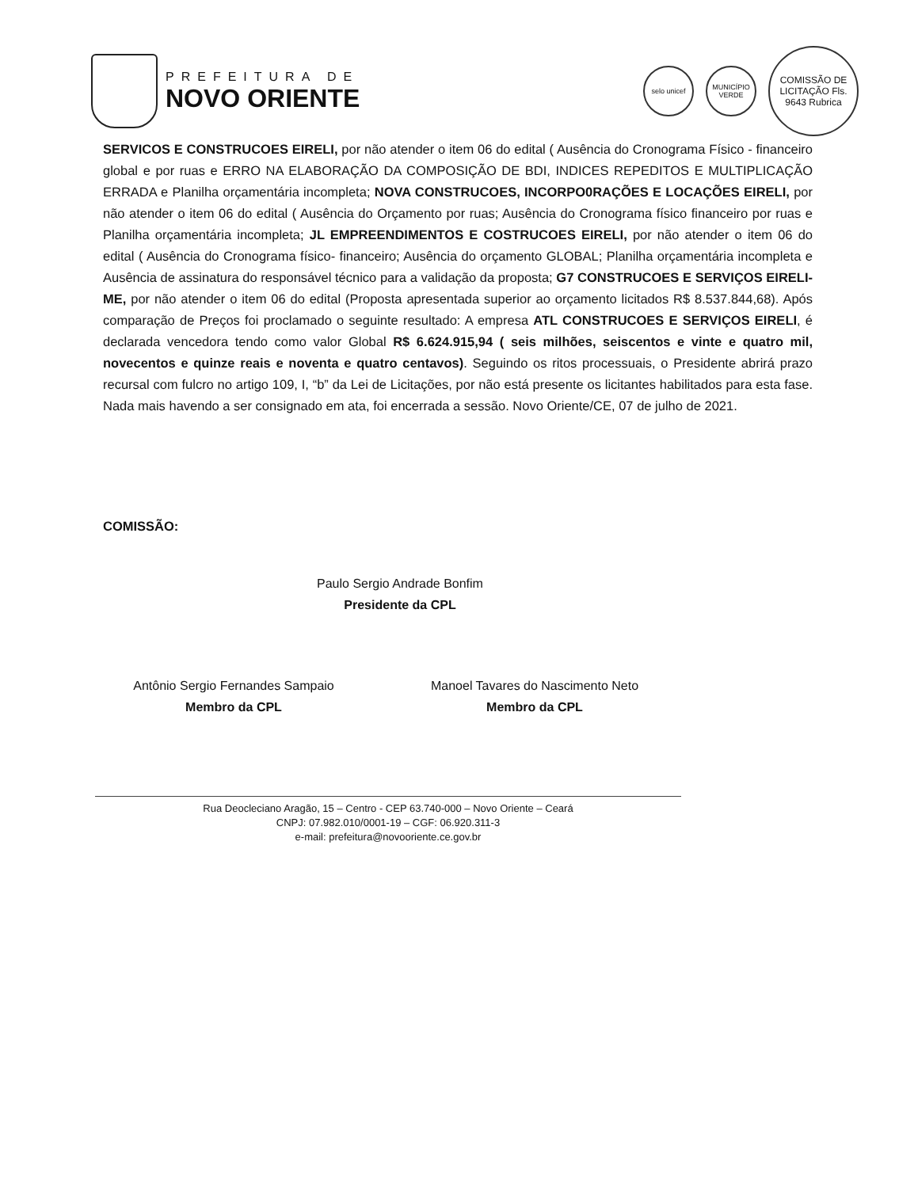PREFEITURA DE
NOVO ORIENTE
selo unicef
MUNICÍPIO VERDE
COMISSÃO DE LICITAÇÃO Fls. 9643 Rubrica
SERVICOS E CONSTRUCOES EIRELI, por não atender o item 06 do edital ( Ausência do Cronograma Físico - financeiro global e por ruas e ERRO NA ELABORAÇÃO DA COMPOSIÇÃO DE BDI, INDICES REPEDITOS E MULTIPLICAÇÃO ERRADA e Planilha orçamentária incompleta; NOVA CONSTRUCOES, INCORPO0RAÇÕES E LOCAÇÕES EIRELI, por não atender o item 06 do edital ( Ausência do Orçamento por ruas; Ausência do Cronograma físico financeiro por ruas e Planilha orçamentária incompleta; JL EMPREENDIMENTOS E COSTRUCOES EIRELI, por não atender o item 06 do edital ( Ausência do Cronograma físico- financeiro; Ausência do orçamento GLOBAL; Planilha orçamentária incompleta e Ausência de assinatura do responsável técnico para a validação da proposta; G7 CONSTRUCOES E SERVIÇOS EIRELI-ME, por não atender o item 06 do edital (Proposta apresentada superior ao orçamento licitados R$ 8.537.844,68). Após comparação de Preços foi proclamado o seguinte resultado: A empresa ATL CONSTRUCOES E SERVIÇOS EIRELI, é declarada vencedora tendo como valor Global R$ 6.624.915,94 ( seis milhões, seiscentos e vinte e quatro mil, novecentos e quinze reais e noventa e quatro centavos). Seguindo os ritos processuais, o Presidente abrirá prazo recursal com fulcro no artigo 109, I, “b” da Lei de Licitações, por não está presente os licitantes habilitados para esta fase. Nada mais havendo a ser consignado em ata, foi encerrada a sessão. Novo Oriente/CE, 07 de julho de 2021.
COMISSÃO:
Paulo Sergio Andrade Bonfim
Presidente da CPL
Antônio Sergio Fernandes Sampaio
Membro da CPL
Manoel Tavares do Nascimento Neto
Membro da CPL
Rua Deocleciano Aragão, 15 – Centro - CEP 63.740-000 – Novo Oriente – Ceará
CNPJ: 07.982.010/0001-19 – CGF: 06.920.311-3
e-mail: prefeitura@novooriente.ce.gov.br